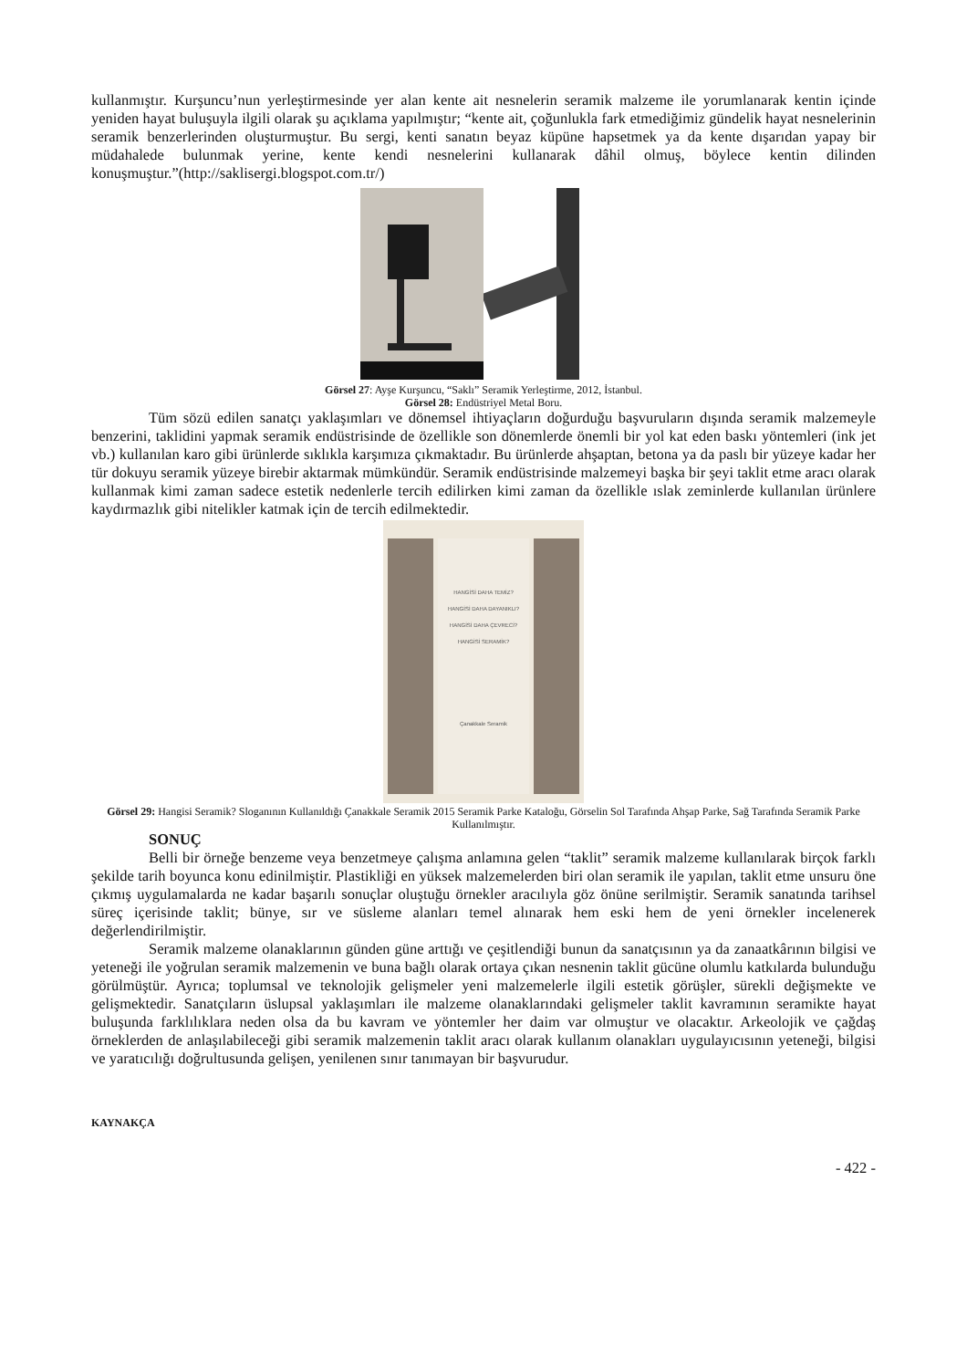kullanmıştır. Kurşuncu’nun yerleştirmesinde yer alan kente ait nesnelerin seramik malzeme ile yorumlanarak kentin içinde yeniden hayat buluşuyla ilgili olarak şu açıklama yapılmıştır; “kente ait, çoğunlukla fark etmediğimiz gündelik hayat nesnelerinin seramik benzerlerinden oluşturmuştur. Bu sergi, kenti sanatın beyaz küpüne hapsetmek ya da kente dışarıdan yapay bir müdahalede bulunmak yerine, kente kendi nesnelerini kullanarak dâhil olmuş, böylece kentin dilinden konuşmuştur.”(http://saklisergi.blogspot.com.tr/)
Görsel 27: Ayşe Kurşuncu, “Saklı” Seramik Yerleştirme, 2012, İstanbul.
Görsel 28: Endüstriyel Metal Boru.
Tüm sözü edilen sanatçı yaklaşımları ve dönemsel ihtiyaçların doğurduğu başvuruların dışında seramik malzemeyle benzerini, taklidini yapmak seramik endüstrisinde de özellikle son dönemlerde önemli bir yol kat eden baskı yöntemleri (ink jet vb.) kullanılan karo gibi ürünlerde sıklıkla karşımıza çıkmaktadır. Bu ürünlerde ahşaptan, betona ya da paslı bir yüzeye kadar her tür dokuyu seramik yüzeye birebir aktarmak mümkündür. Seramik endüstrisinde malzemeyi başka bir şeyi taklit etme aracı olarak kullanmak kimi zaman sadece estetik nedenlerle tercih edilirken kimi zaman da özellikle ıslak zeminlerde kullanılan ürünlere kaydırmazlık gibi nitelikler katmak için de tercih edilmektedir.
HANGİSİ DAHA TEMİZ?
HANGİSİ DAHA DAYANIKLI?
HANGİSİ DAHA ÇEVRECİ?
HANGİSİ SERAMİK?
Çanakkale Seramik
Görsel 29: Hangisi Seramik? Sloganının Kullanıldığı Çanakkale Seramik 2015 Seramik Parke Kataloğu, Görselin Sol Tarafında Ahşap Parke, Sağ Tarafında Seramik Parke Kullanılmıştır.
SONUÇ
Belli bir örneğe benzeme veya benzetmeye çalışma anlamına gelen “taklit” seramik malzeme kullanılarak birçok farklı şekilde tarih boyunca konu edinilmiştir. Plastikliği en yüksek malzemelerden biri olan seramik ile yapılan, taklit etme unsuru öne çıkmış uygulamalarda ne kadar başarılı sonuçlar oluştuğu örnekler aracılıyla göz önüne serilmiştir. Seramik sanatında tarihsel süreç içerisinde taklit; bünye, sır ve süsleme alanları temel alınarak hem eski hem de yeni örnekler incelenerek değerlendirilmiştir.
Seramik malzeme olanaklarının günden güne arttığı ve çeşitlendiği bunun da sanatçısının ya da zanaatkârının bilgisi ve yeteneği ile yoğrulan seramik malzemenin ve buna bağlı olarak ortaya çıkan nesnenin taklit gücüne olumlu katkılarda bulunduğu görülmüştür. Ayrıca; toplumsal ve teknolojik gelişmeler yeni malzemelerle ilgili estetik görüşler, sürekli değişmekte ve gelişmektedir. Sanatçıların üslupsal yaklaşımları ile malzeme olanaklarındaki gelişmeler taklit kavramının seramikte hayat buluşunda farklılıklara neden olsa da bu kavram ve yöntemler her daim var olmuştur ve olacaktır. Arkeolojik ve çağdaş örneklerden de anlaşılabileceği gibi seramik malzemenin taklit aracı olarak kullanım olanakları uygulayıcısının yeteneği, bilgisi ve yaratıcılığı doğrultusunda gelişen, yenilenen sınır tanımayan bir başvurudur.
KAYNAKÇA
- 422 -